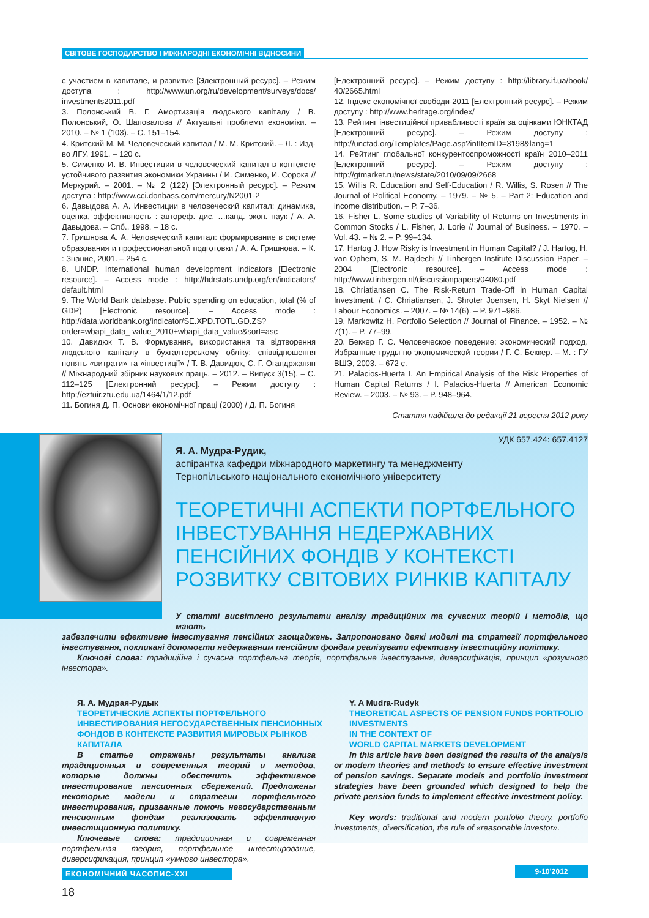СВІТОВЕ ГОСПОДАРСТВО І МІЖНАРОДНІ ЕКОНОМІЧНІ ВІДНОСИНИ
с участием в капитале, и развитие [Электронный ресурс]. – Режим доступа : http://www.un.org/ru/development/surveys/docs/ investments2011.pdf
3. Полонський В. Г. Амортизація людського капіталу / В. Полонський, О. Шаповалова // Актуальні проблеми економіки. – 2010. – № 1 (103). – С. 151–154.
4. Критский М. М. Человеческий капитал / М. М. Критский. – Л. : Изд-во ЛГУ, 1991. – 120 с.
5. Сименко И. В. Инвестиции в человеческий капитал в контексте устойчивого развития экономики Украины / И. Сименко, И. Сорока // Меркурий. – 2001. – № 2 (122) [Электронный ресурс]. – Режим доступа : http://www.cci.donbass.com/mercury/N2001-2
6. Давыдова А. А. Инвестиции в человеческий капитал: динамика, оценка, эффективность : автореф. дис. …канд. экон. наук / А. А. Давыдова. – Спб., 1998. – 18 с.
7. Гришнова А. А. Человеческий капитал: формирование в системе образования и профессиональной подготовки / А. А. Гришнова. – К. : Знание, 2001. – 254 с.
8. UNDP. International human development indicators [Electronic resource]. – Access mode : http://hdrstats.undp.org/en/indicators/ default.html
9. The World Bank database. Public spending on education, total (% of GDP) [Electronic resource]. – Access mode : http://data.worldbank.org/indicator/SE.XPD.TOTL.GD.ZS?order=wbapi_data_ value_2010+wbapi_data_value&sort=asc
10. Давидюк Т. В. Формування, використання та відтворення людського капіталу в бухгалтерському обліку: співвідношення понять «витрати» та «інвестиції» / Т. В. Давидюк, С. Г. Огандржанян // Міжнародний збірник наукових праць. – 2012. – Випуск 3(15). – С. 112–125 [Електронний ресурс]. – Режим доступу : http://eztuir.ztu.edu.ua/1464/1/12.pdf
11. Богиня Д. П. Основи економічної праці (2000) / Д. П. Богиня
[Електронний ресурс]. – Режим доступу : http://library.if.ua/book/ 40/2665.html
12. Індекс економічної свободи-2011 [Електронний ресурс]. – Режим доступу : http://www.heritage.org/index/
13. Рейтинг інвестиційної привабливості країн за оцінками ЮНКТАД [Електронний ресурс]. – Режим доступу : http://unctad.org/Templates/Page.asp?intItemID=3198&lang=1
14. Рейтинг глобальної конкурентоспроможності країн 2010–2011 [Електронний ресурс]. – Режим доступу : http://gtmarket.ru/news/state/2010/09/09/2668
15. Willis R. Education and Self-Education / R. Willis, S. Rosen // The Journal of Political Economy. – 1979. – № 5. – Part 2: Education and income distribution. – P. 7–36.
16. Fisher L. Some studies of Variability of Returns on Investments in Common Stocks / L. Fisher, J. Lorie // Journal of Business. – 1970. – Vol. 43. – № 2. – P. 99–134.
17. Hartog J. How Risky is Investment in Human Capital? / J. Hartog, H. van Ophem, S. M. Bajdechi // Tinbergen Institute Discussion Paper. – 2004 [Electronic resource]. – Access mode : http://www.tinbergen.nl/discussionpapers/04080.pdf
18. Chriatiansen C. The Risk-Return Trade-Off in Human Capital Investment. / C. Chriatiansen, J. Shroter Joensen, H. Skyt Nielsen // Labour Economics. – 2007. – № 14(6). – P. 971–986.
19. Markowitz H. Portfolio Selection // Journal of Finance. – 1952. – № 7(1). – P. 77–99.
20. Беккер Г. С. Человеческое поведение: экономический подход. Избранные труды по экономической теории / Г. С. Беккер. – М. : ГУ ВШЭ, 2003. – 672 с.
21. Palacios-Huerta I. An Empirical Analysis of the Risk Properties of Human Capital Returns / I. Palacios-Huerta // American Economic Review. – 2003. – № 93. – P. 948–964.
Стаття надійшла до редакції 21 вересня 2012 року
УДК 657.424: 657.4127
Я. А. Мудра-Рудик,
аспірантка кафедри міжнародного маркетингу та менеджменту
Тернопільського національного економічного університету
ТЕОРЕТИЧНІ АСПЕКТИ ПОРТФЕЛЬНОГО ІНВЕСТУВАННЯ НЕДЕРЖАВНИХ ПЕНСІЙНИХ ФОНДІВ У КОНТЕКСТІ РОЗВИТКУ СВІТОВИХ РИНКІВ КАПІТАЛУ
У статті висвітлено результати аналізу традиційних та сучасних теорій і методів, що мають
забезпечити ефективне інвестування пенсійних заощаджень. Запропоновано деякі моделі та стратегії портфельного інвестування, покликані допомогти недержавним пенсійним фондам реалізувати ефективну інвестиційну політику.
Ключові слова: традиційна і сучасна портфельна теорія, портфельне інвестування, диверсифікація, принцип «розумного інвестора».
Я. А. Мудрая-Рудык
ТЕОРЕТИЧЕСКИЕ АСПЕКТЫ ПОРТФЕЛЬНОГО ИНВЕСТИРОВАНИЯ НЕГОСУДАРСТВЕННЫХ ПЕНСИОННЫХ ФОНДОВ В КОНТЕКСТЕ РАЗВИТИЯ МИРОВЫХ РЫНКОВ КАПИТАЛА
В статье отражены результаты анализа традиционных и современных теорий и методов, которые должны обеспечить эффективное инвестирование пенсионных сбережений. Предложены некоторые модели и стратегии портфельного инвестирования, призванные помочь негосударственным пенсионным фондам реализовать эффективную инвестиционную политику.
Ключевые слова: традиционная и современная портфельная теория, портфельное инвестирование, диверсификация, принцип «умного инвестора».
Y. A Mudra-Rudyk
THEORETICAL ASPECTS OF PENSION FUNDS PORTFOLIO INVESTMENTS
IN THE CONTEXT OF
WORLD CAPITAL MARKETS DEVELOPMENT
In this article have been designed the results of the analysis or modern theories and methods to ensure effective investment of pension savings. Separate models and portfolio investment strategies have been grounded which designed to help the private pension funds to implement effective investment policy.
Key words: traditional and modern portfolio theory, portfolio investments, diversification, the rule of «reasonable investor».
ЕКОНОМІЧНИЙ ЧАСОПИС-XXI 9-10’2012
18